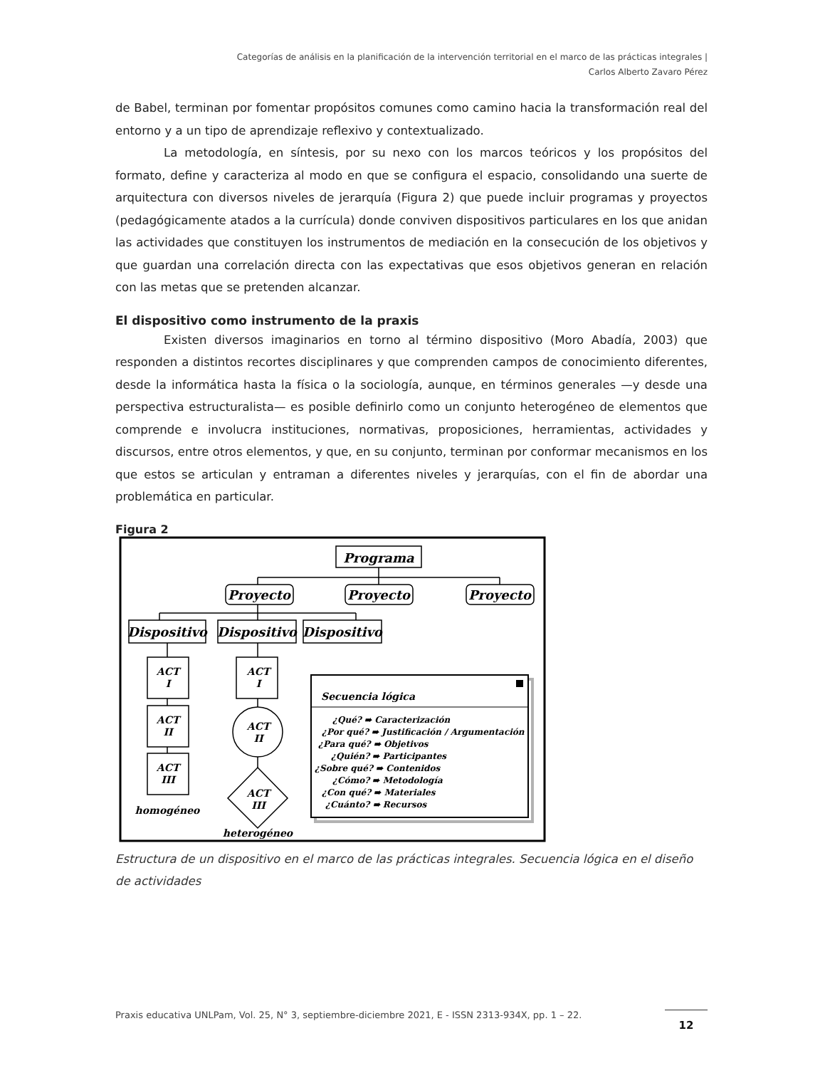Categorías de análisis en la planificación de la intervención territorial en el marco de las prácticas integrales |
Carlos Alberto Zavaro Pérez
de Babel, terminan por fomentar propósitos comunes como camino hacia la transformación real del entorno y a un tipo de aprendizaje reflexivo y contextualizado.
La metodología, en síntesis, por su nexo con los marcos teóricos y los propósitos del formato, define y caracteriza al modo en que se configura el espacio, consolidando una suerte de arquitectura con diversos niveles de jerarquía (Figura 2) que puede incluir programas y proyectos (pedagógicamente atados a la currícula) donde conviven dispositivos particulares en los que anidan las actividades que constituyen los instrumentos de mediación en la consecución de los objetivos y que guardan una correlación directa con las expectativas que esos objetivos generan en relación con las metas que se pretenden alcanzar.
El dispositivo como instrumento de la praxis
Existen diversos imaginarios en torno al término dispositivo (Moro Abadía, 2003) que responden a distintos recortes disciplinares y que comprenden campos de conocimiento diferentes, desde la informática hasta la física o la sociología, aunque, en términos generales —y desde una perspectiva estructuralista— es posible definirlo como un conjunto heterogéneo de elementos que comprende e involucra instituciones, normativas, proposiciones, herramientas, actividades y discursos, entre otros elementos, y que, en su conjunto, terminan por conformar mecanismos en los que estos se articulan y entraman a diferentes niveles y jerarquías, con el fin de abordar una problemática en particular.
Figura 2
Programa
Proyecto
Proyecto
Proyecto
Dispositivo
Dispositivo
Dispositivo
ACT
I
ACT
II
ACT
III
ACT
I
ACT
II
ACT
III
homogéneo
heterogéneo
Secuencia lógica
¿Qué? ➠ Caracterización
¿Por qué? ➠ Justificación / Argumentación
¿Para qué? ➠ Objetivos
¿Quién? ➠ Participantes
¿Sobre qué? ➠ Contenidos
¿Cómo? ➠ Metodología
¿Con qué? ➠ Materiales
¿Cuánto? ➠ Recursos
Estructura de un dispositivo en el marco de las prácticas integrales. Secuencia lógica en el diseño de actividades
Praxis educativa UNLPam, Vol. 25, N° 3, septiembre-diciembre 2021, E - ISSN 2313-934X, pp. 1 – 22. 12